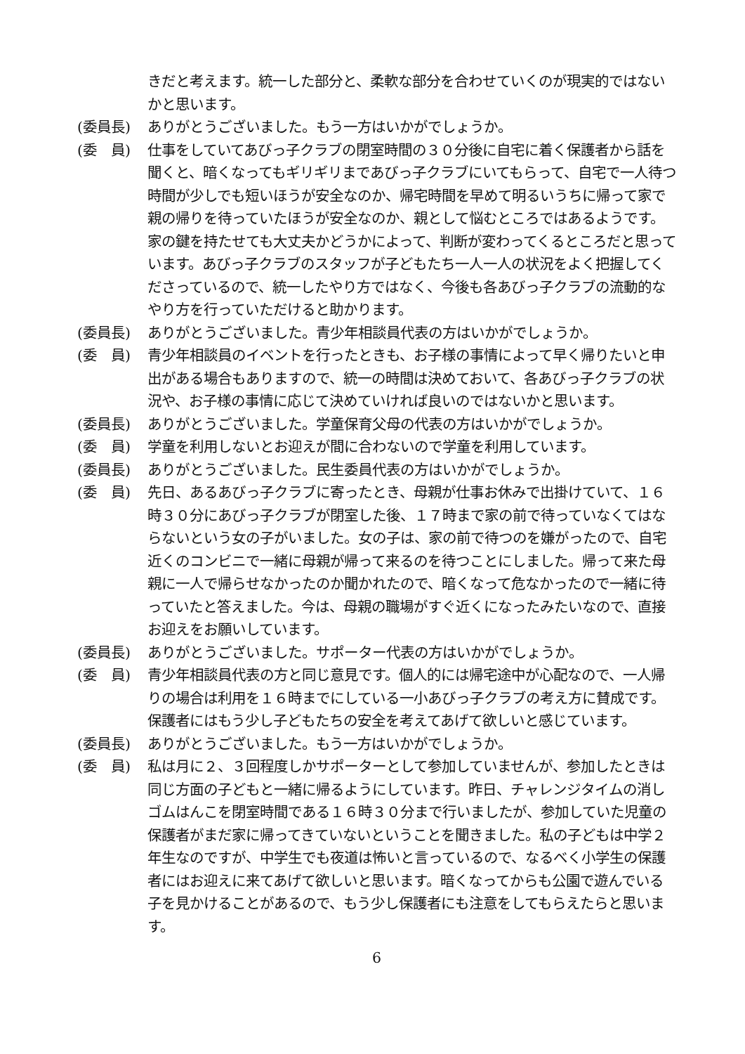きだと考えます。統一した部分と、柔軟な部分を合わせていくのが現実的ではないかと思います。
(委員長) ありがとうございました。もう一方はいかがでしょうか。
(委　員) 仕事をしていてあびっ子クラブの閉室時間の３０分後に自宅に着く保護者から話を聞くと、暗くなってもギリギリまであびっ子クラブにいてもらって、自宅で一人待つ時間が少しでも短いほうが安全なのか、帰宅時間を早めて明るいうちに帰って家で親の帰りを待っていたほうが安全なのか、親として悩むところではあるようです。家の鍵を持たせても大丈夫かどうかによって、判断が変わってくるところだと思っています。あびっ子クラブのスタッフが子どもたち一人一人の状況をよく把握してくださっているので、統一したやり方ではなく、今後も各あびっ子クラブの流動的なやり方を行っていただけると助かります。
(委員長) ありがとうございました。青少年相談員代表の方はいかがでしょうか。
(委　員) 青少年相談員のイベントを行ったときも、お子様の事情によって早く帰りたいと申出がある場合もありますので、統一の時間は決めておいて、各あびっ子クラブの状況や、お子様の事情に応じて決めていければ良いのではないかと思います。
(委員長) ありがとうございました。学童保育父母の代表の方はいかがでしょうか。
(委　員) 学童を利用しないとお迎えが間に合わないので学童を利用しています。
(委員長) ありがとうございました。民生委員代表の方はいかがでしょうか。
(委　員) 先日、あるあびっ子クラブに寄ったとき、母親が仕事お休みで出掛けていて、１６時３０分にあびっ子クラブが閉室した後、１７時まで家の前で待っていなくてはならないという女の子がいました。女の子は、家の前で待つのを嫌がったので、自宅近くのコンビニで一緒に母親が帰って来るのを待つことにしました。帰って来た母親に一人で帰らせなかったのか聞かれたので、暗くなって危なかったので一緒に待っていたと答えました。今は、母親の職場がすぐ近くになったみたいなので、直接お迎えをお願いしています。
(委員長) ありがとうございました。サポーター代表の方はいかがでしょうか。
(委　員) 青少年相談員代表の方と同じ意見です。個人的には帰宅途中が心配なので、一人帰りの場合は利用を１６時までにしている一小あびっ子クラブの考え方に賛成です。保護者にはもう少し子どもたちの安全を考えてあげて欲しいと感じています。
(委員長) ありがとうございました。もう一方はいかがでしょうか。
(委　員) 私は月に２、３回程度しかサポーターとして参加していませんが、参加したときは同じ方面の子どもと一緒に帰るようにしています。昨日、チャレンジタイムの消しゴムはんこを閉室時間である１６時３０分まで行いましたが、参加していた児童の保護者がまだ家に帰ってきていないということを聞きました。私の子どもは中学２年生なのですが、中学生でも夜道は怖いと言っているので、なるべく小学生の保護者にはお迎えに来てあげて欲しいと思います。暗くなってからも公園で遊んでいる子を見かけることがあるので、もう少し保護者にも注意をしてもらえたらと思います。
6